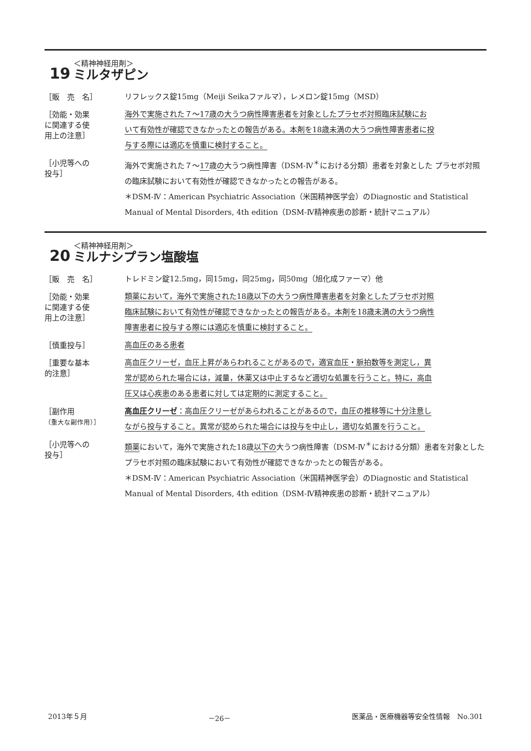19
＜精神神経用剤＞
ミルタザピン
［販　売　名］
リフレックス錠15mg（Meiji Seikaファルマ），レメロン錠15mg（MSD）
［効能・効果
に関連する使
用上の注意］
海外で実施された７～17歳の大うつ病性障害患者を対象としたプラセボ対照臨床試験にお
いて有効性が確認できなかったとの報告がある。本剤を18歳未満の大うつ病性障害患者に投
与する際には適応を慎重に検討すること。
［小児等への
投与］
海外で実施された７～17歳の大うつ病性障害（DSM-Ⅳ<sup>＊</sup>における分類）患者を対象とした プラセボ対照の臨床試験において有効性が確認できなかったとの報告がある。
＊DSM-Ⅳ：American Psychiatric Association（米国精神医学会）のDiagnostic and Statistical Manual of Mental Disorders, 4th edition（DSM-Ⅳ精神疾患の診断・統計マニュアル）
20
＜精神神経用剤＞
ミルナシプラン塩酸塩
［販　売　名］
トレドミン錠12.5mg，同15mg，同25mg，同50mg（旭化成ファーマ）他
［効能・効果
に関連する使
用上の注意］
類薬において，海外で実施された18歳以下の大うつ病性障害患者を対象としたプラセボ対照
臨床試験において有効性が確認できなかったとの報告がある。本剤を18歳未満の大うつ病性
障害患者に投与する際には適応を慎重に検討すること。
［慎重投与］
高血圧のある患者
［重要な基本
的注意］
高血圧クリーゼ，血圧上昇があらわれることがあるので，適宜血圧・脈拍数等を測定し，異
常が認められた場合には，減量，休薬又は中止するなど適切な処置を行うこと。特に，高血
圧又は心疾患のある患者に対しては定期的に測定すること。
［副作用
（重大な副作用）］
高血圧クリーゼ：高血圧クリーゼがあらわれることがあるので，血圧の推移等に十分注意し
ながら投与すること。異常が認められた場合には投与を中止し，適切な処置を行うこと。
［小児等への
投与］
類薬において，海外で実施された18歳以下の大うつ病性障害（DSM-Ⅳ<sup>＊</sup>における分類）患者を対象としたプラセボ対照の臨床試験において有効性が確認できなかったとの報告がある。
＊DSM-Ⅳ：American Psychiatric Association（米国精神医学会）のDiagnostic and Statistical Manual of Mental Disorders, 4th edition（DSM-Ⅳ精神疾患の診断・統計マニュアル）
2013年５月 －26－ 医薬品・医療機器等安全性情報　No.301